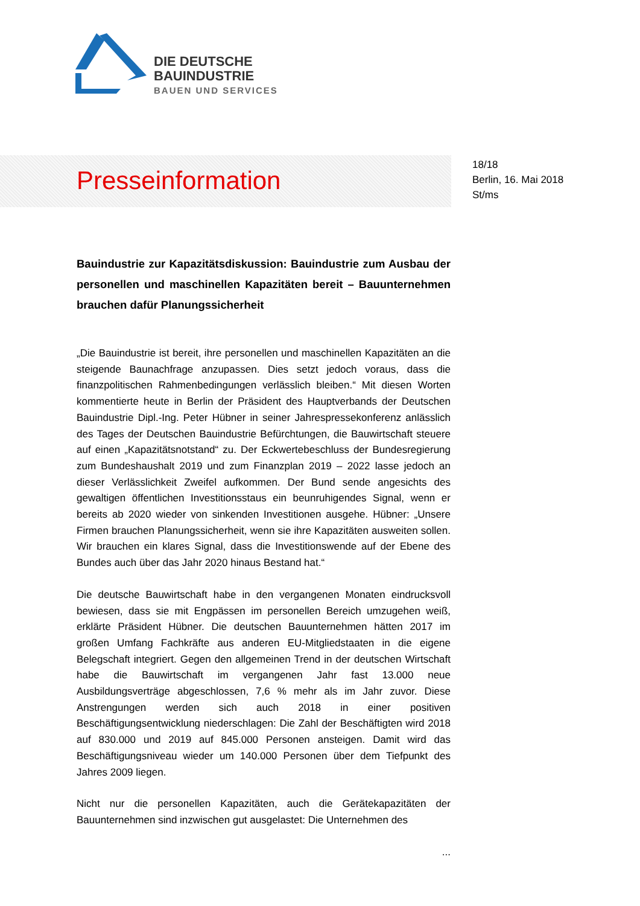DIE DEUTSCHE
BAUINDUSTRIE
BAUEN UND SERVICES
Presseinformation
18/18
Berlin, 16. Mai 2018
St/ms
Bauindustrie zur Kapazitätsdiskussion: Bauindustrie zum Ausbau der personellen und maschinellen Kapazitäten bereit – Bauunternehmen brauchen dafür Planungssicherheit
„Die Bauindustrie ist bereit, ihre personellen und maschinellen Kapazitäten an die steigende Baunachfrage anzupassen. Dies setzt jedoch voraus, dass die finanzpolitischen Rahmenbedingungen verlässlich bleiben.“ Mit diesen Worten kommentierte heute in Berlin der Präsident des Hauptverbands der Deutschen Bauindustrie Dipl.-Ing. Peter Hübner in seiner Jahrespressekonferenz anlässlich des Tages der Deutschen Bauindustrie Befürchtungen, die Bauwirtschaft steuere auf einen „Kapazitätsnotstand“ zu. Der Eckwertebeschluss der Bundesregierung zum Bundeshaushalt 2019 und zum Finanzplan 2019 – 2022 lasse jedoch an dieser Verlässlichkeit Zweifel aufkommen. Der Bund sende angesichts des gewaltigen öffentlichen Investitionsstaus ein beunruhigendes Signal, wenn er bereits ab 2020 wieder von sinkenden Investitionen ausgehe. Hübner: „Unsere Firmen brauchen Planungssicherheit, wenn sie ihre Kapazitäten ausweiten sollen. Wir brauchen ein klares Signal, dass die Investitionswende auf der Ebene des Bundes auch über das Jahr 2020 hinaus Bestand hat.“
Die deutsche Bauwirtschaft habe in den vergangenen Monaten eindrucksvoll bewiesen, dass sie mit Engpässen im personellen Bereich umzugehen weiß, erklärte Präsident Hübner. Die deutschen Bauunternehmen hätten 2017 im großen Umfang Fachkräfte aus anderen EU-Mitgliedstaaten in die eigene Belegschaft integriert. Gegen den allgemeinen Trend in der deutschen Wirtschaft habe die Bauwirtschaft im vergangenen Jahr fast 13.000 neue Ausbildungsverträge abgeschlossen, 7,6 % mehr als im Jahr zuvor. Diese Anstrengungen werden sich auch 2018 in einer positiven Beschäftigungsentwicklung niederschlagen: Die Zahl der Beschäftigten wird 2018 auf 830.000 und 2019 auf 845.000 Personen ansteigen. Damit wird das Beschäftigungsniveau wieder um 140.000 Personen über dem Tiefpunkt des Jahres 2009 liegen.
Nicht nur die personellen Kapazitäten, auch die Gerätekapazitäten der Bauunternehmen sind inzwischen gut ausgelastet: Die Unternehmen des
...